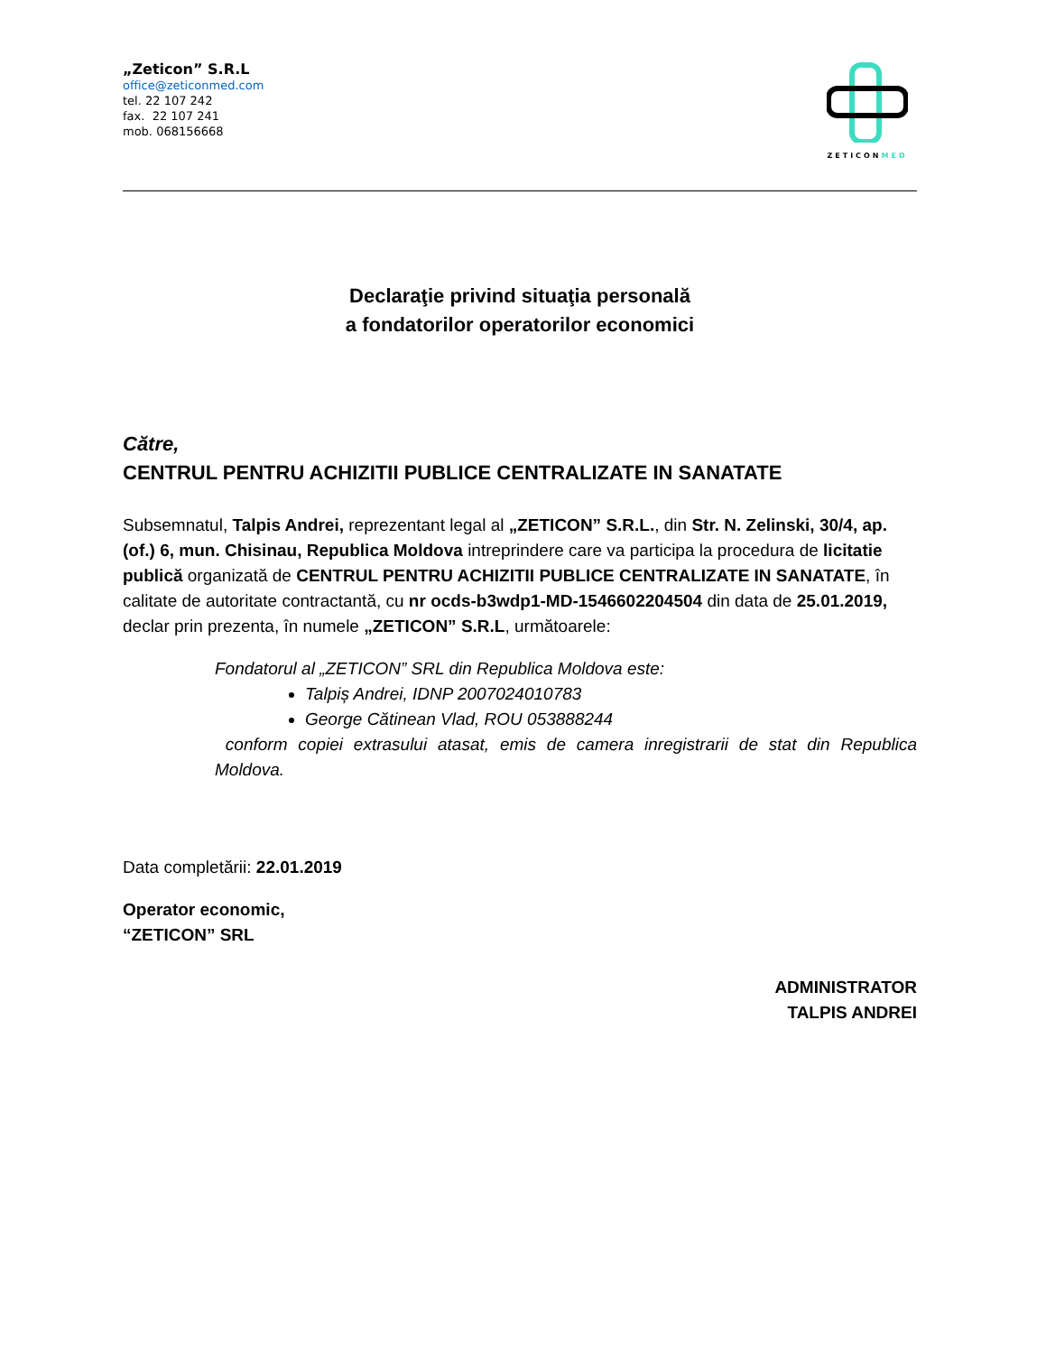„Zeticon” S.R.L
office@zeticonmed.com
tel. 22 107 242
fax. 22 107 241
mob. 068156668
ZETICONMED
Declaraţie privind situaţia personală
a fondatorilor operatorilor economici
Către,
CENTRUL PENTRU ACHIZITII PUBLICE CENTRALIZATE IN SANATATE
Subsemnatul, Talpis Andrei, reprezentant legal al „ZETICON” S.R.L., din Str. N. Zelinski, 30/4, ap. (of.) 6, mun. Chisinau, Republica Moldova intreprindere care va participa la procedura de licitatie publică organizată de CENTRUL PENTRU ACHIZITII PUBLICE CENTRALIZATE IN SANATATE, în calitate de autoritate contractantă, cu nr ocds-b3wdp1-MD-1546602204504 din data de 25.01.2019, declar prin prezenta, în numele „ZETICON” S.R.L, următoarele:
Fondatorul al „ZETICON” SRL din Republica Moldova este:
Talpiș Andrei, IDNP 2007024010783
George Cătinean Vlad, ROU 053888244
conform copiei extrasului atasat, emis de camera inregistrarii de stat din Republica Moldova.
Data completării: 22.01.2019
Operator economic,
“ZETICON” SRL
ADMINISTRATOR
TALPIS ANDREI